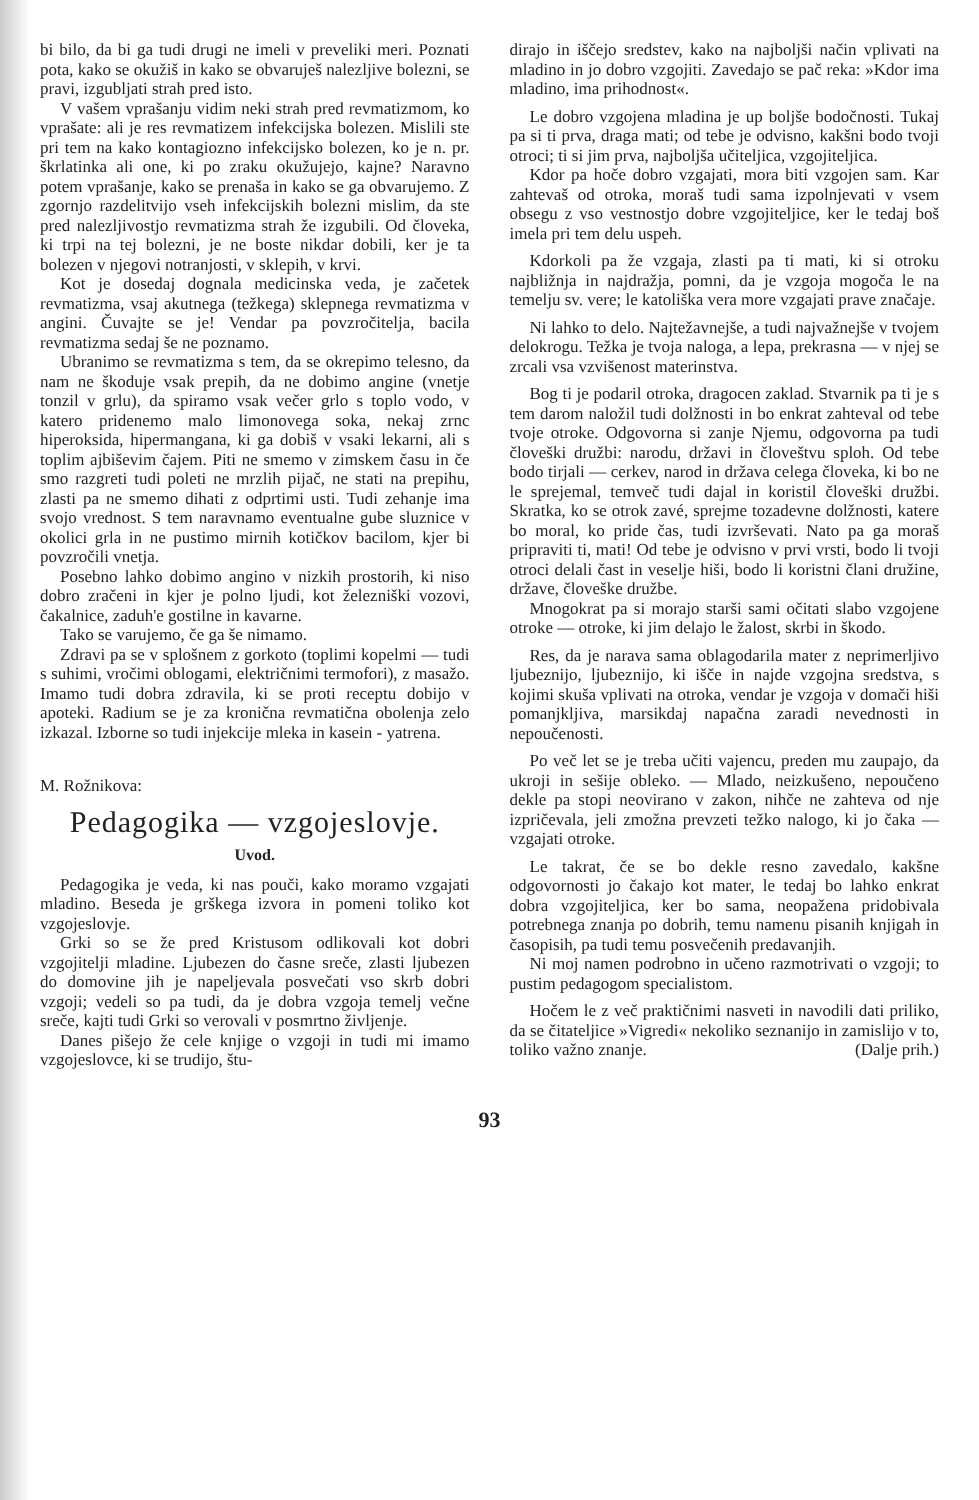bi bilo, da bi ga tudi drugi ne imeli v preveliki meri. Poznati pota, kako se okužiš in kako se obvaruješ nalezljive bolezni, se pravi, izgubljati strah pred isto.
V vašem vprašanju vidim neki strah pred revmatizmom, ko vprašate: ali je res revmatizem infekcijska bolezen. Mislili ste pri tem na kako kontagiozno infekcijsko bolezen, ko je n. pr. škrlatinka ali one, ki po zraku okužujejo, kajne? Naravno potem vprašanje, kako se prenaša in kako se ga obvarujemo. Z zgornjo razdelitvijo vseh infekcijskih bolezni mislim, da ste pred nalezljivostjo revmatizma strah že izgubili. Od človeka, ki trpi na tej bolezni, je ne boste nikdar dobili, ker je ta bolezen v njegovi notranjosti, v sklepih, v krvi.
Kot je dosedaj dognala medicinska veda, je začetek revmatizma, vsaj akutnega (težkega) sklepnega revmatizma v angini. Čuvajte se je! Vendar pa povzročitelja, bacila revmatizma sedaj še ne poznamo.
Ubranimo se revmatizma s tem, da se okrepimo telesno, da nam ne škoduje vsak prepih, da ne dobimo angine (vnetje tonzil v grlu), da spiramo vsak večer grlo s toplo vodo, v katero pridenemo malo limonovega soka, nekaj zrnc hiperoksida, hipermangana, ki ga dobiš v vsaki lekarni, ali s toplim ajbiševim čajem. Piti ne smemo v zimskem času in če smo razgreti tudi poleti ne mrzlih pijač, ne stati na prepihu, zlasti pa ne smemo dihati z odprtimi usti. Tudi zehanje ima svojo vrednost. S tem naravnamo eventualne gube sluznice v okolici grla in ne pustimo mirnih kotičkov bacilom, kjer bi povzročili vnetja.
Posebno lahko dobimo angino v nizkih prostorih, ki niso dobro zračeni in kjer je polno ljudi, kot železniški vozovi, čakalnice, zaduh'e gostilne in kavarne.
Tako se varujemo, če ga še nimamo.
Zdravi pa se v splošnem z gorkoto (toplimi kopelmi — tudi s suhimi, vročimi oblogami, električnimi termofori), z masažo. Imamo tudi dobra zdravila, ki se proti receptu dobijo v apoteki. Radium se je za kronična revmatična obolenja zelo izkazal. Izborne so tudi injekcije mleka in kasein - yatrena.
M. Rožnikova:
Pedagogika — vzgojeslovje.
Uvod.
Pedagogika je veda, ki nas pouči, kako moramo vzgajati mladino. Beseda je grškega izvora in pomeni toliko kot vzgojeslovje.
Grki so se že pred Kristusom odlikovali kot dobri vzgojitelji mladine. Ljubezen do časne sreče, zlasti ljubezen do domovine jih je napeljevala posvečati vso skrb dobri vzgoji; vedeli so pa tudi, da je dobra vzgoja temelj večne sreče, kajti tudi Grki so verovali v posmrtno življenje.
Danes pišejo že cele knjige o vzgoji in tudi mi imamo vzgojeslovce, ki se trudijo, štu-
dirajo in iščejo sredstev, kako na najboljši način vplivati na mladino in jo dobro vzgojiti. Zavedajo se pač reka: »Kdor ima mladino, ima prihodnost«.
Le dobro vzgojena mladina je up boljše bodočnosti. Tukaj pa si ti prva, draga mati; od tebe je odvisno, kakšni bodo tvoji otroci; ti si jim prva, najboljša učiteljica, vzgojiteljica.
Kdor pa hoče dobro vzgajati, mora biti vzgojen sam. Kar zahtevaš od otroka, moraš tudi sama izpolnjevati v vsem obsegu z vso vestnostjo dobre vzgojiteljice, ker le tedaj boš imela pri tem delu uspeh.
Kdorkoli pa že vzgaja, zlasti pa ti mati, ki si otroku najbližnja in najdražja, pomni, da je vzgoja mogoča le na temelju sv. vere; le katoliška vera more vzgajati prave značaje.
Ni lahko to delo. Najtežavnejše, a tudi najvažnejše v tvojem delokrogu. Težka je tvoja naloga, a lepa, prekrasna — v njej se zrcali vsa vzvišenost materinstva.
Bog ti je podaril otroka, dragocen zaklad. Stvarnik pa ti je s tem darom naložil tudi dolžnosti in bo enkrat zahteval od tebe tvoje otroke. Odgovorna si zanje Njemu, odgovorna pa tudi človeški družbi: narodu, državi in človeštvu sploh. Od tebe bodo tirjali — cerkev, narod in država celega človeka, ki bo ne le sprejemal, temveč tudi dajal in koristil človeški družbi. Skratka, ko se otrok zavé, sprejme tozadevne dolžnosti, katere bo moral, ko pride čas, tudi izvrševati. Nato pa ga moraš pripraviti ti, mati! Od tebe je odvisno v prvi vrsti, bodo li tvoji otroci delali čast in veselje hiši, bodo li koristni člani družine, države, človeške družbe.
Mnogokrat pa si morajo starši sami očitati slabo vzgojene otroke — otroke, ki jim delajo le žalost, skrbi in škodo.
Res, da je narava sama oblagodarila mater z neprimerljivo ljubeznijo, ljubeznijo, ki išče in najde vzgojna sredstva, s kojimi skuša vplivati na otroka, vendar je vzgoja v domači hiši pomanjkljiva, marsikdaj napačna zaradi nevednosti in nepoučenosti.
Po več let se je treba učiti vajencu, preden mu zaupajo, da ukroji in sešije obleko. — Mlado, neizkušeno, nepoučeno dekle pa stopi neovirano v zakon, nihče ne zahteva od nje izpričevala, jeli zmožna prevzeti težko nalogo, ki jo čaka — vzgajati otroke.
Le takrat, če se bo dekle resno zavedalo, kakšne odgovornosti jo čakajo kot mater, le tedaj bo lahko enkrat dobra vzgojiteljica, ker bo sama, neopažena pridobivala potrebnega znanja po dobrih, temu namenu pisanih knjigah in časopisih, pa tudi temu posvečenih predavanjih.
Ni moj namen podrobno in učeno razmotrivati o vzgoji; to pustim pedagogom specialistom.
Hočem le z več praktičnimi nasveti in navodili dati priliko, da se čitateljice »Vigredi« nekoliko seznanijo in zamislijo v to, toliko važno znanje. (Dalje prih.)
93